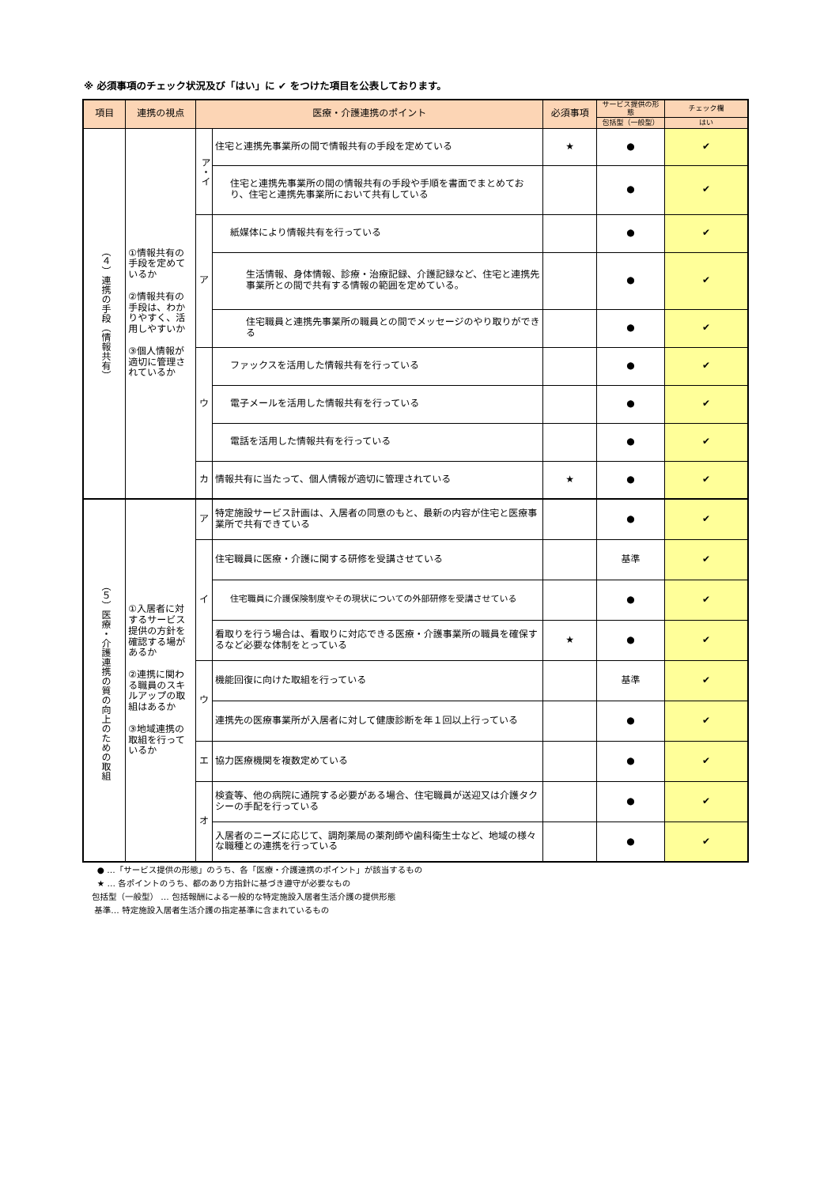※ 必須事項のチェック状況及び「はい」に ✔ をつけた項目を公表しております。
| 項目 | 連携の視点 | 医療・介護連携のポイント | | 必須事項 | サービス提供の形態 | チェック欄 |
| --- | --- | --- | --- | --- | --- | --- |
| | | | | | 包括型（一般型） | はい |
| （４）連携の手段（情報共有） | ①情報共有の手段を定めているか ②情報共有の手段は、わかりやすく、活用しやすいか ③個人情報が適切に管理されているか | ア・イ | 住宅と連携先事業所の間で情報共有の手段を定めている | ★ | ● | ✔ |
| | | | 住宅と連携先事業所の間の情報共有の手段や手順を書面でまとめており、住宅と連携先事業所において共有している | | ● | ✔ |
| | | ア | 紙媒体により情報共有を行っている | | ● | ✔ |
| | | | 生活情報、身体情報、診療・治療記録、介護記録など、住宅と連携先事業所との間で共有する情報の範囲を定めている。 | | ● | ✔ |
| | | | 住宅職員と連携先事業所の職員との間でメッセージのやり取りができる | | ● | ✔ |
| | | ウ | ファックスを活用した情報共有を行っている | | ● | ✔ |
| | | | 電子メールを活用した情報共有を行っている | | ● | ✔ |
| | | | 電話を活用した情報共有を行っている | | ● | ✔ |
| | | カ | 情報共有に当たって、個人情報が適切に管理されている | ★ | ● | ✔ |
| （５）医療・介護連携の質の向上のための取組 | ①入居者に対するサービス提供の方針を確認する場があるか ②連携に関わる職員のスキルアップの取組はあるか ③地域連携の取組を行っているか | ア | 特定施設サービス計画は、入居者の同意のもと、最新の内容が住宅と医療事業所で共有できている | | ● | ✔ |
| | | イ | 住宅職員に医療・介護に関する研修を受講させている | | 基準 | ✔ |
| | | | 住宅職員に介護保険制度やその現状についての外部研修を受講させている | | ● | ✔ |
| | | | 看取りを行う場合は、看取りに対応できる医療・介護事業所の職員を確保するなど必要な体制をとっている | ★ | ● | ✔ |
| | | ウ | 機能回復に向けた取組を行っている | | 基準 | ✔ |
| | | | 連携先の医療事業所が入居者に対して健康診断を年１回以上行っている | | ● | ✔ |
| | | エ | 協力医療機関を複数定めている | | ● | ✔ |
| | | オ | 検査等、他の病院に通院する必要がある場合、住宅職員が送迎又は介護タクシーの手配を行っている | | ● | ✔ |
| | | | 入居者のニーズに応じて、調剤薬局の薬剤師や歯科衛生士など、地域の様々な職種との連携を行っている | | ● | ✔ |
● …「サービス提供の形態」のうち、各「医療・介護連携のポイント」が該当するもの
★ … 各ポイントのうち、都のあり方指針に基づき遵守が必要なもの
包括型（一般型） … 包括報酬による一般的な特定施設入居者生活介護の提供形態
基準… 特定施設入居者生活介護の指定基準に含まれているもの